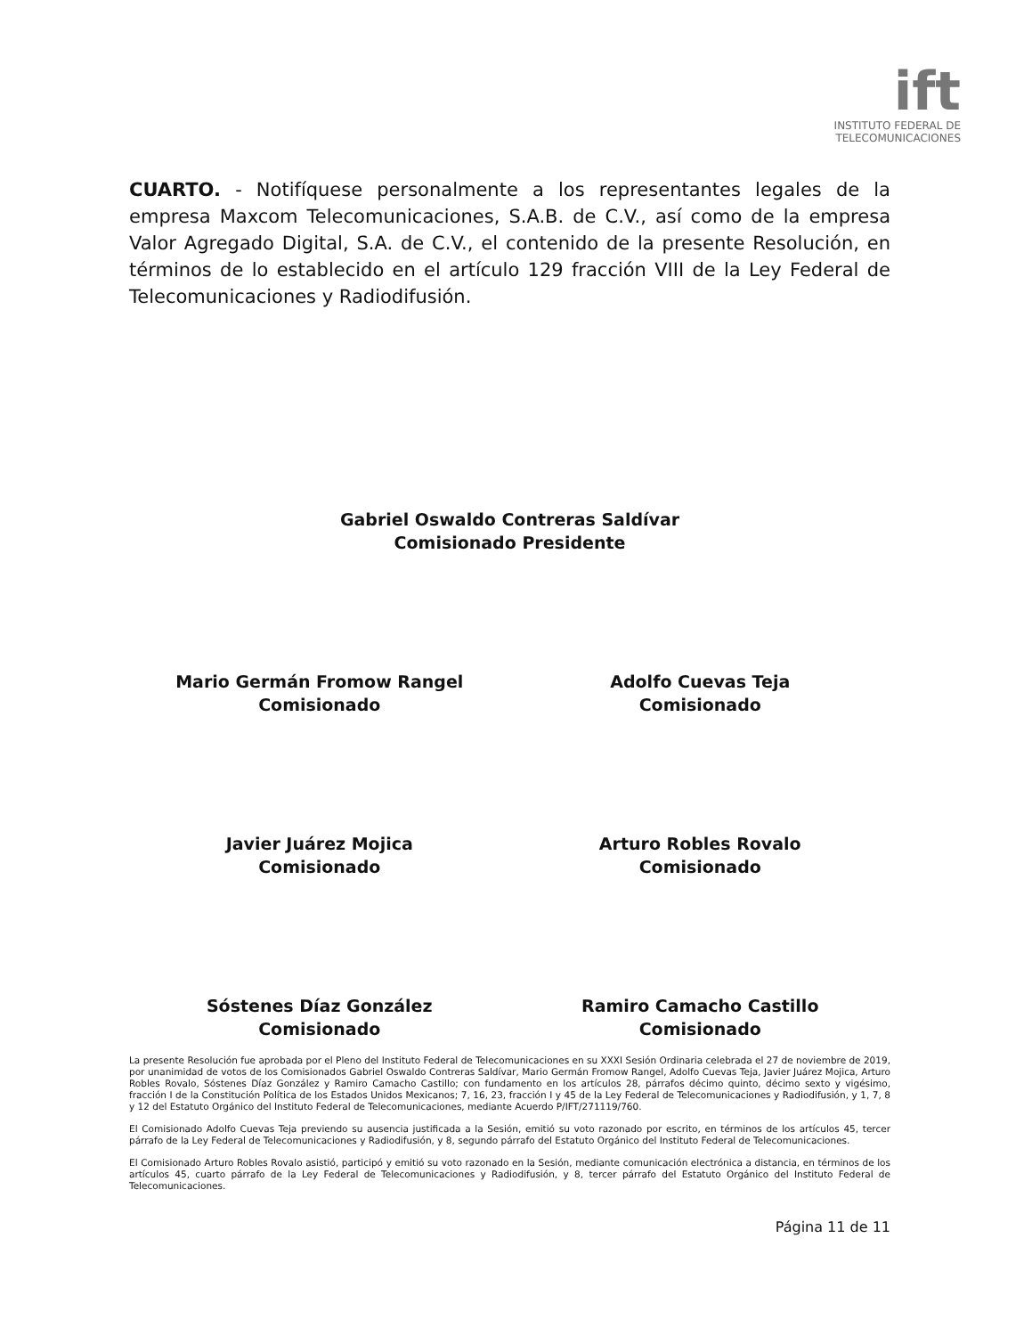ift
INSTITUTO FEDERAL DE
TELECOMUNICACIONES
CUARTO. - Notifíquese personalmente a los representantes legales de la empresa Maxcom Telecomunicaciones, S.A.B. de C.V., así como de la empresa Valor Agregado Digital, S.A. de C.V., el contenido de la presente Resolución, en términos de lo establecido en el artículo 129 fracción VIII de la Ley Federal de Telecomunicaciones y Radiodifusión.
Gabriel Oswaldo Contreras Saldívar
Comisionado Presidente
Mario Germán Fromow Rangel
Comisionado
Adolfo Cuevas Teja
Comisionado
Javier Juárez Mojica
Comisionado
Arturo Robles Rovalo
Comisionado
Sóstenes Díaz González
Comisionado
Ramiro Camacho Castillo
Comisionado
La presente Resolución fue aprobada por el Pleno del Instituto Federal de Telecomunicaciones en su XXXI Sesión Ordinaria celebrada el 27 de noviembre de 2019, por unanimidad de votos de los Comisionados Gabriel Oswaldo Contreras Saldívar, Mario Germán Fromow Rangel, Adolfo Cuevas Teja, Javier Juárez Mojica, Arturo Robles Rovalo, Sóstenes Díaz González y Ramiro Camacho Castillo; con fundamento en los artículos 28, párrafos décimo quinto, décimo sexto y vigésimo, fracción I de la Constitución Política de los Estados Unidos Mexicanos; 7, 16, 23, fracción I y 45 de la Ley Federal de Telecomunicaciones y Radiodifusión, y 1, 7, 8 y 12 del Estatuto Orgánico del Instituto Federal de Telecomunicaciones, mediante Acuerdo P/IFT/271119/760.
El Comisionado Adolfo Cuevas Teja previendo su ausencia justificada a la Sesión, emitió su voto razonado por escrito, en términos de los artículos 45, tercer párrafo de la Ley Federal de Telecomunicaciones y Radiodifusión, y 8, segundo párrafo del Estatuto Orgánico del Instituto Federal de Telecomunicaciones.
El Comisionado Arturo Robles Rovalo asistió, participó y emitió su voto razonado en la Sesión, mediante comunicación electrónica a distancia, en términos de los artículos 45, cuarto párrafo de la Ley Federal de Telecomunicaciones y Radiodifusión, y 8, tercer párrafo del Estatuto Orgánico del Instituto Federal de Telecomunicaciones.
Página 11 de 11